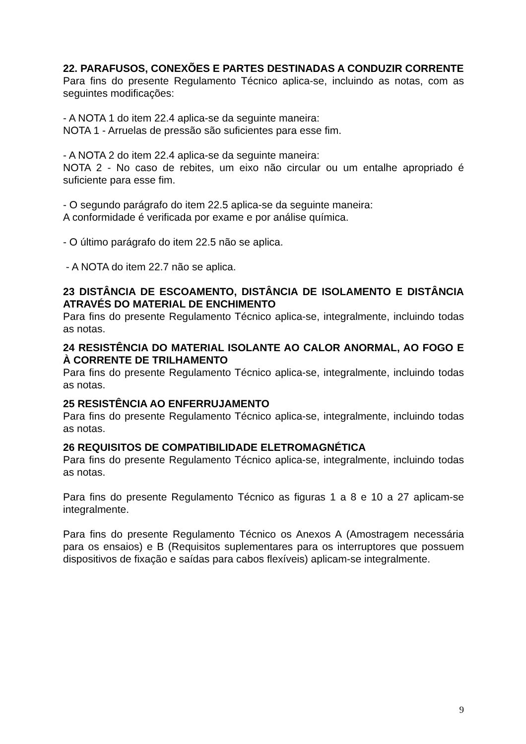22. PARAFUSOS, CONEXÕES E PARTES DESTINADAS A CONDUZIR CORRENTE
Para fins do presente Regulamento Técnico aplica-se, incluindo as notas, com as seguintes modificações:
- A NOTA 1 do item 22.4 aplica-se da seguinte maneira:
NOTA 1 - Arruelas de pressão são suficientes para esse fim.
- A NOTA 2 do item 22.4 aplica-se da seguinte maneira:
NOTA 2 - No caso de rebites, um eixo não circular ou um entalhe apropriado é suficiente para esse fim.
- O segundo parágrafo do item 22.5 aplica-se da seguinte maneira:
A conformidade é verificada por exame e por análise química.
- O último parágrafo do item 22.5 não se aplica.
- A NOTA do item 22.7 não se aplica.
23 DISTÂNCIA DE ESCOAMENTO, DISTÂNCIA DE ISOLAMENTO E DISTÂNCIA ATRAVÉS DO MATERIAL DE ENCHIMENTO
Para fins do presente Regulamento Técnico aplica-se, integralmente, incluindo todas as notas.
24 RESISTÊNCIA DO MATERIAL ISOLANTE AO CALOR ANORMAL, AO FOGO E À CORRENTE DE TRILHAMENTO
Para fins do presente Regulamento Técnico aplica-se, integralmente, incluindo todas as notas.
25 RESISTÊNCIA AO ENFERRUJAMENTO
Para fins do presente Regulamento Técnico aplica-se, integralmente, incluindo todas as notas.
26 REQUISITOS DE COMPATIBILIDADE ELETROMAGNÉTICA
Para fins do presente Regulamento Técnico aplica-se, integralmente, incluindo todas as notas.
Para fins do presente Regulamento Técnico as figuras 1 a 8 e 10 a 27 aplicam-se integralmente.
Para fins do presente Regulamento Técnico os Anexos A (Amostragem necessária para os ensaios) e B (Requisitos suplementares para os interruptores que possuem dispositivos de fixação e saídas para cabos flexíveis) aplicam-se integralmente.
9